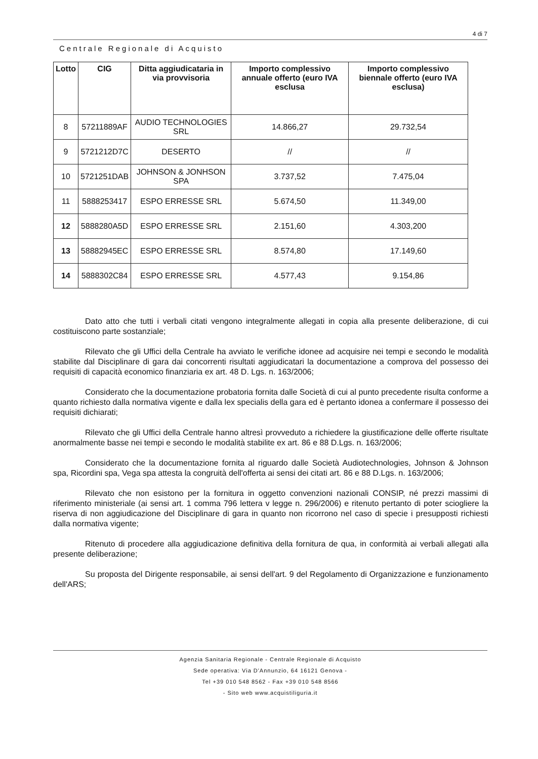4 di 7
Centrale Regionale di Acquisto
| Lotto | CIG | Ditta aggiudicataria in via provvisoria | Importo complessivo annuale offerto (euro IVA esclusa | Importo complessivo biennale offerto (euro IVA esclusa) |
| --- | --- | --- | --- | --- |
| 8 | 57211889AF | AUDIO TECHNOLOGIES SRL | 14.866,27 | 29.732,54 |
| 9 | 5721212D7C | DESERTO | // | // |
| 10 | 5721251DAB | JOHNSON & JONHSON SPA | 3.737,52 | 7.475,04 |
| 11 | 5888253417 | ESPO ERRESSE SRL | 5.674,50 | 11.349,00 |
| 12 | 5888280A5D | ESPO ERRESSE SRL | 2.151,60 | 4.303,200 |
| 13 | 58882945EC | ESPO ERRESSE SRL | 8.574,80 | 17.149,60 |
| 14 | 5888302C84 | ESPO ERRESSE SRL | 4.577,43 | 9.154,86 |
Dato atto che tutti i verbali citati vengono integralmente allegati in copia alla presente deliberazione, di cui costituiscono parte sostanziale;
Rilevato che gli Uffici della Centrale ha avviato le verifiche idonee ad acquisire nei tempi e secondo le modalità stabilite dal Disciplinare di gara dai concorrenti risultati aggiudicatari la documentazione a comprova del possesso dei requisiti di capacità economico finanziaria ex art. 48 D. Lgs. n. 163/2006;
Considerato che la documentazione probatoria fornita dalle Società di cui al punto precedente risulta conforme a quanto richiesto dalla normativa vigente e dalla lex specialis della gara ed è pertanto idonea a confermare il possesso dei requisiti dichiarati;
Rilevato che gli Uffici della Centrale hanno altresì provveduto a richiedere la giustificazione delle offerte risultate anormalmente basse nei tempi e secondo le modalità stabilite ex art. 86 e 88 D.Lgs. n. 163/2006;
Considerato che la documentazione fornita al riguardo dalle Società Audiotechnologies, Johnson & Johnson spa, Ricordini spa, Vega spa attesta la congruità dell'offerta ai sensi dei citati art. 86 e 88 D.Lgs. n. 163/2006;
Rilevato che non esistono per la fornitura in oggetto convenzioni nazionali CONSIP, né prezzi massimi di riferimento ministeriale (ai sensi art. 1 comma 796 lettera v legge n. 296/2006) e ritenuto pertanto di poter sciogliere la riserva di non aggiudicazione del Disciplinare di gara in quanto non ricorrono nel caso di specie i presupposti richiesti dalla normativa vigente;
Ritenuto di procedere alla aggiudicazione definitiva della fornitura de qua, in conformità ai verbali allegati alla presente deliberazione;
Su proposta del Dirigente responsabile, ai sensi dell'art. 9 del Regolamento di Organizzazione e funzionamento dell'ARS;
Agenzia Sanitaria Regionale - Centrale Regionale di Acquisto
Sede operativa: Via D'Annunzio, 64 16121 Genova -
Tel +39 010 548 8562 - Fax +39 010 548 8566
- Sito web www.acquistiliguria.it